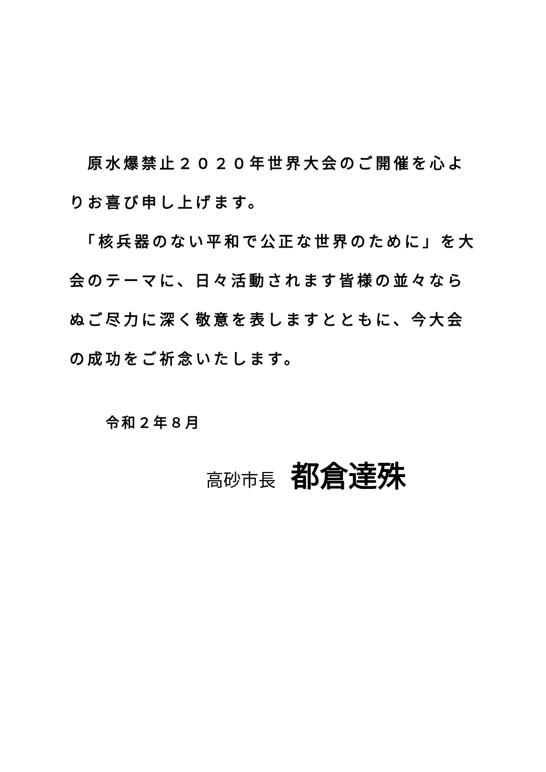原水爆禁止２０２０年世界大会のご開催を心よりお喜び申し上げます。
　「核兵器のない平和で公正な世界のために」を大会のテーマに、日々活動されます皆様の並々ならぬご尽力に深く敬意を表しますとともに、今大会の成功をご祈念いたします。
令和２年８月
高砂市長 都倉達殊